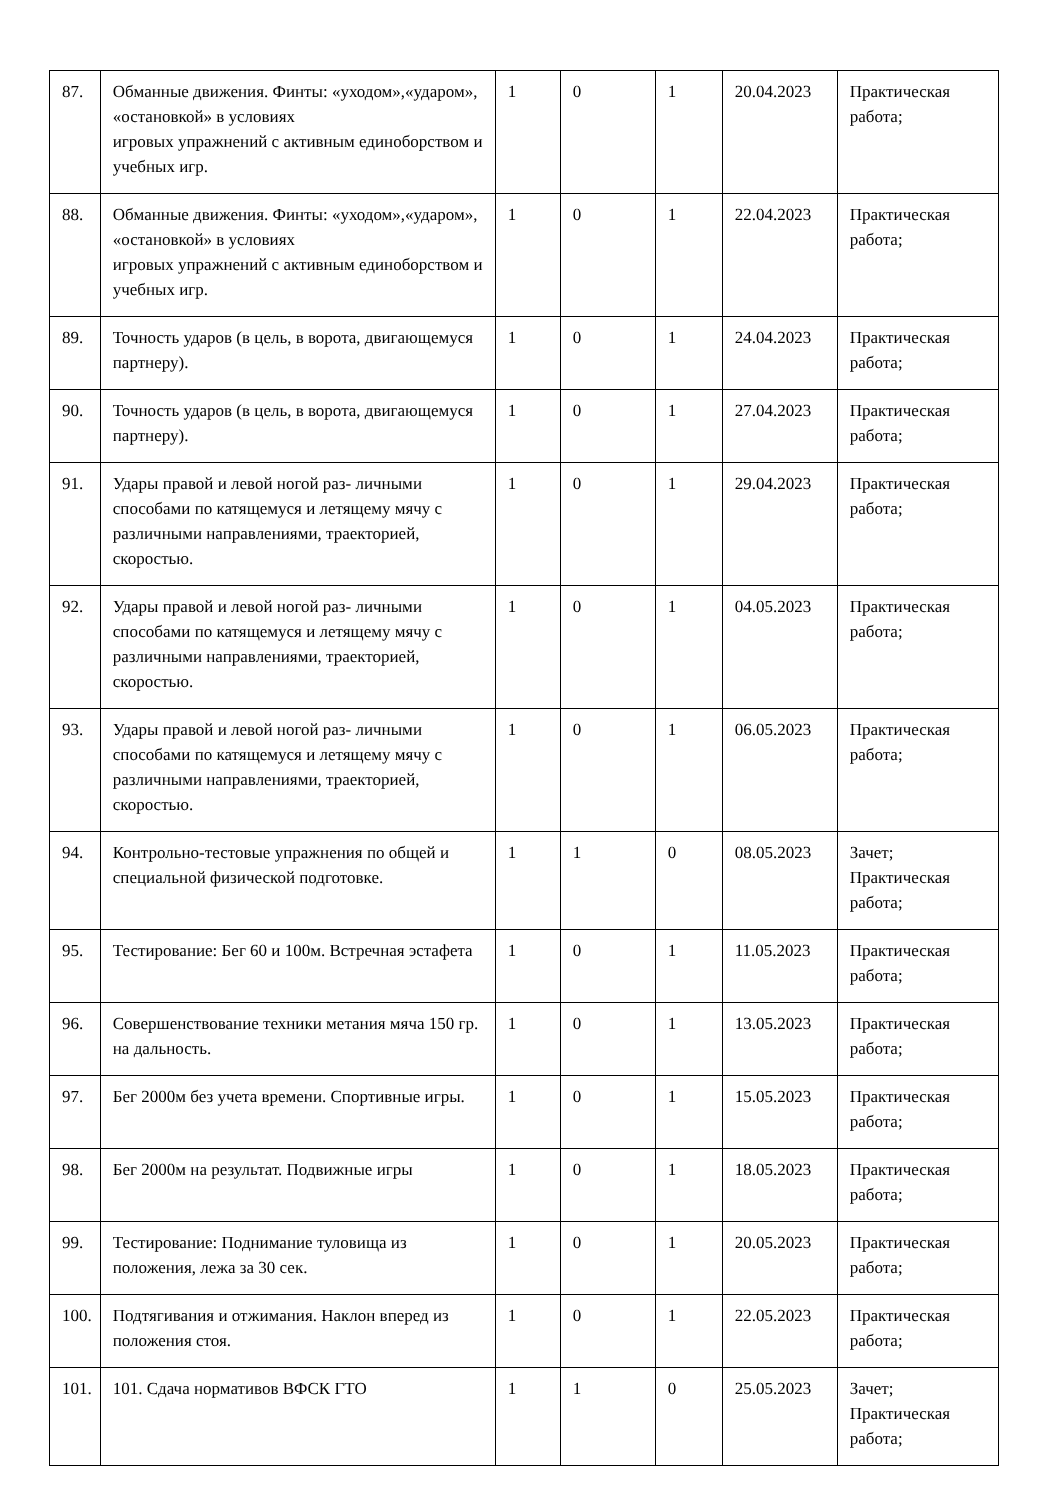| 87. | Обманные движения. Финты: «уходом»,«ударом», «остановкой» в условиях игровых упражнений с активным единоборством и учебных игр. | 1 | 0 | 1 | 20.04.2023 | Практическая работа; |
| 88. | Обманные движения. Финты: «уходом»,«ударом», «остановкой» в условиях игровых упражнений с активным единоборством и учебных игр. | 1 | 0 | 1 | 22.04.2023 | Практическая работа; |
| 89. | Точность ударов (в цель, в ворота, двигающемуся партнеру). | 1 | 0 | 1 | 24.04.2023 | Практическая работа; |
| 90. | Точность ударов (в цель, в ворота, двигающемуся партнеру). | 1 | 0 | 1 | 27.04.2023 | Практическая работа; |
| 91. | Удары правой и левой ногой раз- личными способами по катящемуся и летящему мячу с различными направлениями, траекторией, скоростью. | 1 | 0 | 1 | 29.04.2023 | Практическая работа; |
| 92. | Удары правой и левой ногой раз- личными способами по катящемуся и летящему мячу с различными направлениями, траекторией, скоростью. | 1 | 0 | 1 | 04.05.2023 | Практическая работа; |
| 93. | Удары правой и левой ногой раз- личными способами по катящемуся и летящему мячу с различными направлениями, траекторией, скоростью. | 1 | 0 | 1 | 06.05.2023 | Практическая работа; |
| 94. | Контрольно-тестовые упражнения по общей и специальной физической подготовке. | 1 | 1 | 0 | 08.05.2023 | Зачет; Практическая работа; |
| 95. | Тестирование: Бег 60 и 100м. Встречная эстафета | 1 | 0 | 1 | 11.05.2023 | Практическая работа; |
| 96. | Совершенствование техники метания мяча 150 гр. на дальность. | 1 | 0 | 1 | 13.05.2023 | Практическая работа; |
| 97. | Бег 2000м без учета времени. Спортивные игры. | 1 | 0 | 1 | 15.05.2023 | Практическая работа; |
| 98. | Бег 2000м на результат. Подвижные игры | 1 | 0 | 1 | 18.05.2023 | Практическая работа; |
| 99. | Тестирование: Поднимание туловища из положения, лежа за 30 сек. | 1 | 0 | 1 | 20.05.2023 | Практическая работа; |
| 100. | Подтягивания и отжимания. Наклон вперед из положения стоя. | 1 | 0 | 1 | 22.05.2023 | Практическая работа; |
| 101. | 101. Сдача нормативов ВФСК ГТО | 1 | 1 | 0 | 25.05.2023 | Зачет; Практическая работа; |